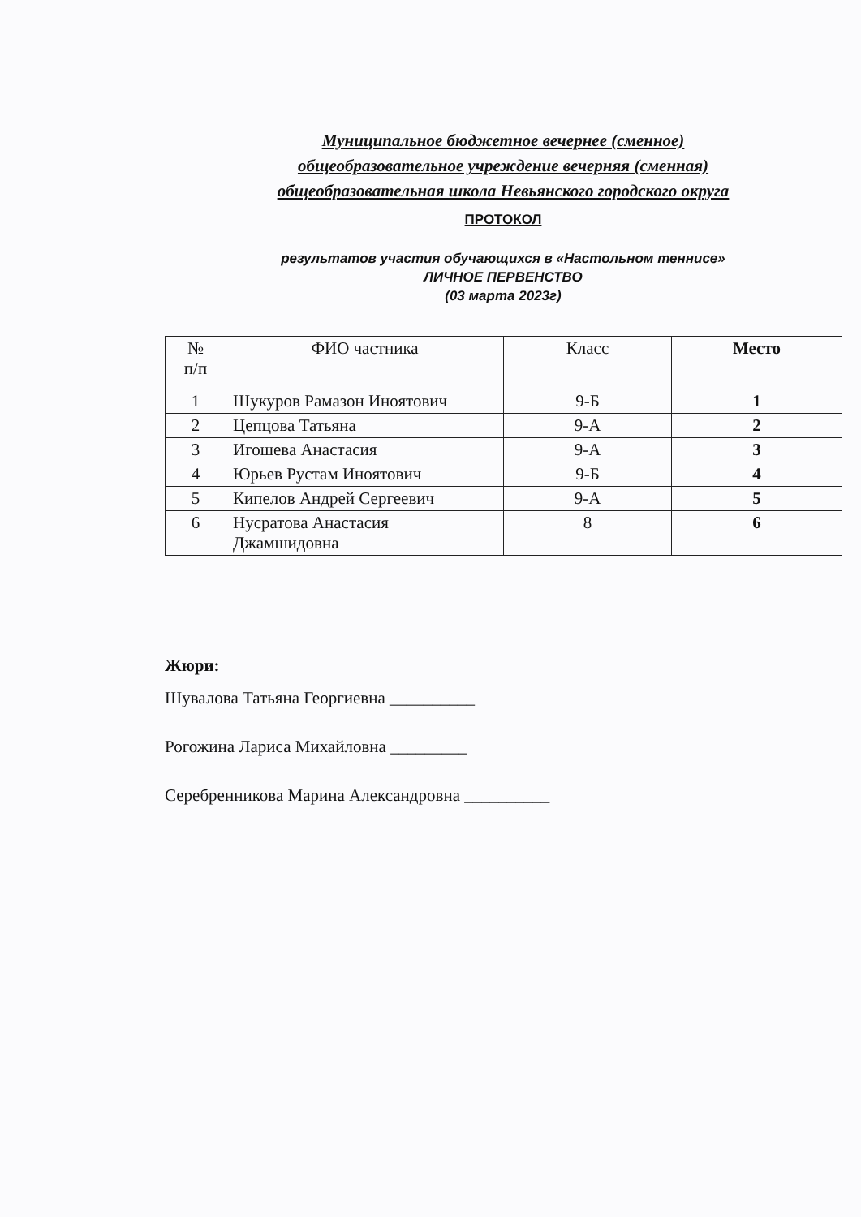Муниципальное бюджетное вечернее (сменное)
общеобразовательное учреждение вечерняя (сменная)
общеобразовательная школа Невьянского городского округа
ПРОТОКОЛ
результатов участия обучающихся в «Настольном теннисе»
ЛИЧНОЕ ПЕРВЕНСТВО
(03 марта 2023г)
| № п/п | ФИО частника | Класс | Место |
| --- | --- | --- | --- |
| 1 | Шукуров Рамазон Иноятович | 9-Б | 1 |
| 2 | Цепцова Татьяна | 9-А | 2 |
| 3 | Игошева Анастасия | 9-А | 3 |
| 4 | Юрьев Рустам Иноятович | 9-Б | 4 |
| 5 | Кипелов Андрей Сергеевич | 9-А | 5 |
| 6 | Нусратова Анастасия Джамшидовна | 8 | 6 |
Жюри:
Шувалова Татьяна Георгиевна __________
Рогожина Лариса Михайловна _________
Серебренникова Марина Александровна __________